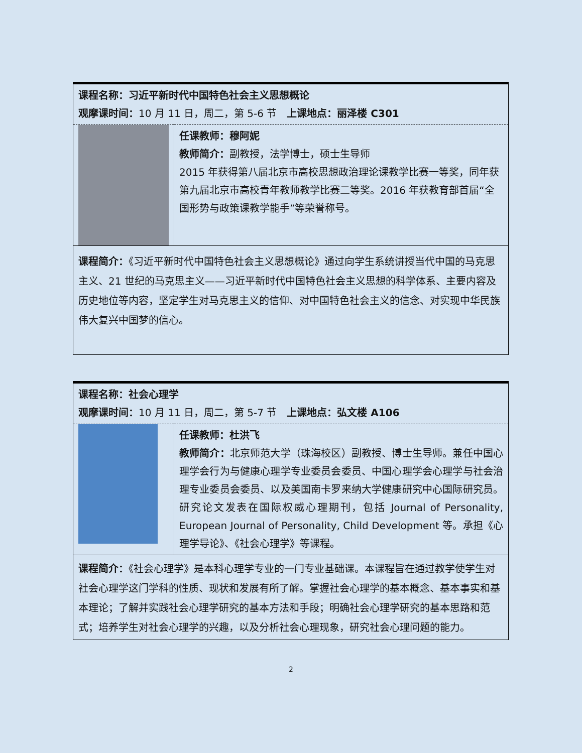| 课程名称：习近平新时代中国特色社会主义思想概论 观摩课时间： 10 月 11 日，周二，第 5-6 节 上课地点：丽泽楼 C301 | |
| | 任课教师：穆阿妮 教师简介： 副教授，法学博士，硕士生导师 2015 年获得第八届北京市高校思想政治理论课教学比赛一等奖，同年获第九届北京市高校青年教师教学比赛二等奖。2016 年获教育部首届“全国形势与政策课教学能手”等荣誉称号。 |
| 课程简介： 《习近平新时代中国特色社会主义思想概论》通过向学生系统讲授当代中国的马克思主义、21 世纪的马克思主义——习近平新时代中国特色社会主义思想的科学体系、主要内容及历史地位等内容，坚定学生对马克思主义的信仰、对中国特色社会主义的信念、对实现中华民族伟大复兴中国梦的信心。 | |
| 课程名称：社会心理学 观摩课时间： 10 月 11 日，周二，第 5-7 节 上课地点：弘文楼 A106 | |
| | 任课教师：杜洪飞 教师简介： 北京师范大学（珠海校区）副教授、博士生导师。兼任中国心理学会行为与健康心理学专业委员会委员、中国心理学会心理学与社会治理专业委员会委员、以及美国南卡罗来纳大学健康研究中心国际研究员。研究论文发表在国际权威心理期刊，包括 Journal of Personality, European Journal of Personality, Child Development 等。承担《心理学导论》、《社会心理学》等课程。 |
| 课程简介： 《社会心理学》是本科心理学专业的一门专业基础课。本课程旨在通过教学使学生对社会心理学这门学科的性质、现状和发展有所了解。掌握社会心理学的基本概念、基本事实和基本理论；了解并实践社会心理学研究的基本方法和手段；明确社会心理学研究的基本思路和范式；培养学生对社会心理学的兴趣，以及分析社会心理现象，研究社会心理问题的能力。 | |
2